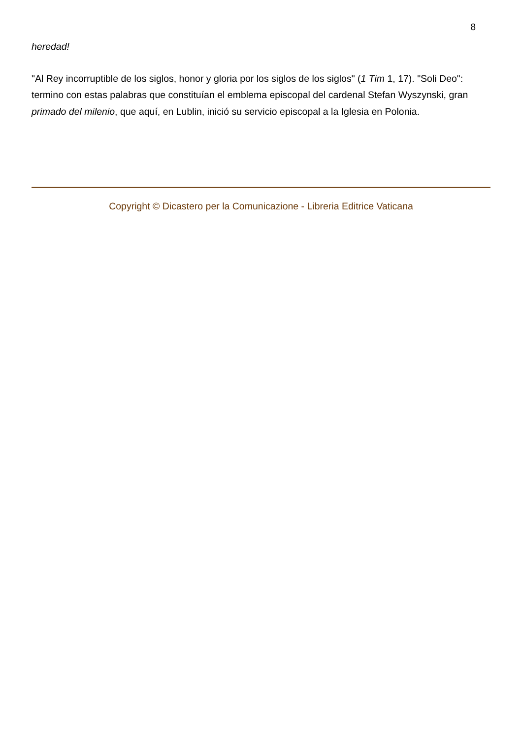8
heredad!
"Al Rey incorruptible de los siglos, honor y gloria por los siglos de los siglos" (1 Tim 1, 17). "Soli Deo": termino con estas palabras que constituían el emblema episcopal del cardenal Stefan Wyszynski, gran primado del milenio, que aquí, en Lublin, inició su servicio episcopal a la Iglesia en Polonia.
Copyright © Dicastero per la Comunicazione - Libreria Editrice Vaticana